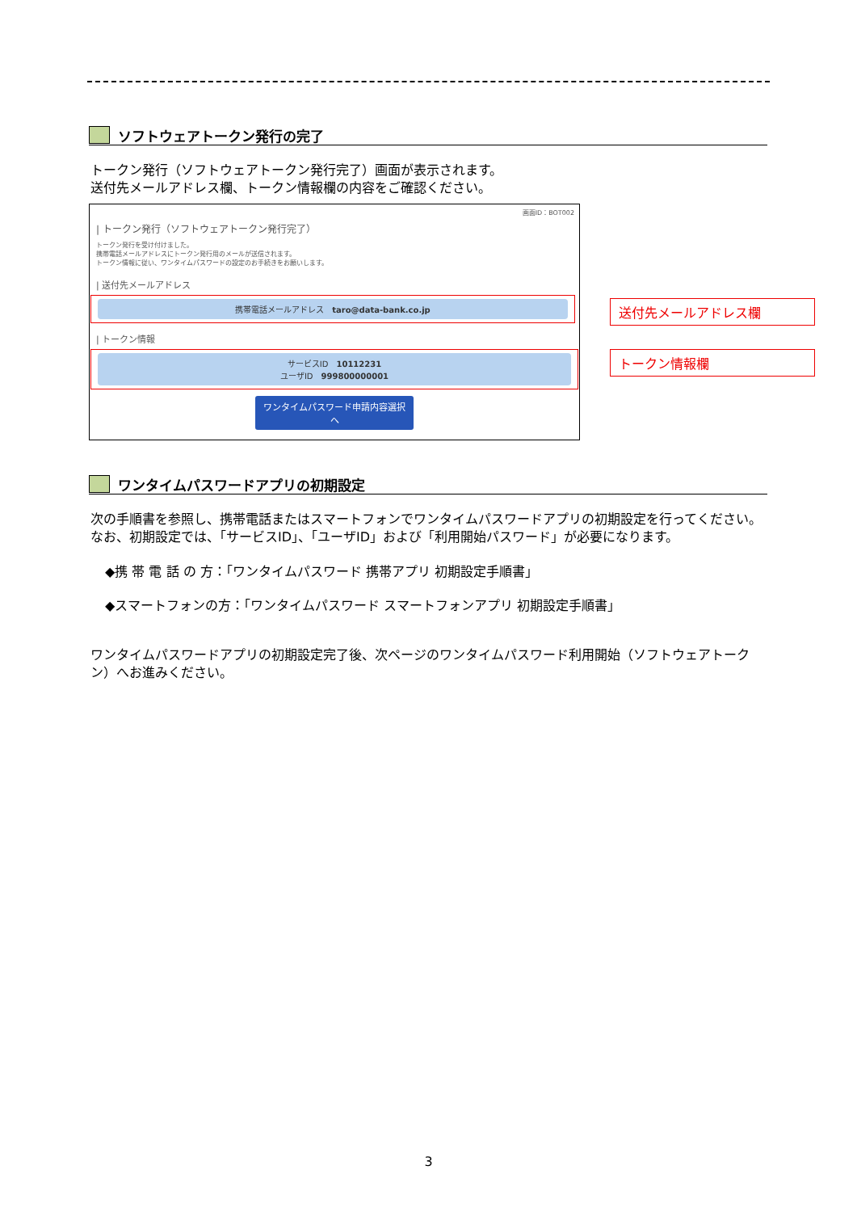ソフトウェアトークン発行の完了
トークン発行（ソフトウェアトークン発行完了）画面が表示されます。
送付先メールアドレス欄、トークン情報欄の内容をご確認ください。
画面ID：BOT002
| トークン発行（ソフトウェアトークン発行完了）
トークン発行を受け付けました。
携帯電話メールアドレスにトークン発行用のメールが送信されます。
トークン情報に従い、ワンタイムパスワードの設定のお手続きをお願いします。
| 送付先メールアドレス
携帯電話メールアドレス　taro@data-bank.co.jp
| トークン情報
サービスID　10112231
ユーザID　999800000001
ワンタイムパスワード申請内容選択へ
送付先メールアドレス欄
トークン情報欄
ワンタイムパスワードアプリの初期設定
次の手順書を参照し、携帯電話またはスマートフォンでワンタイムパスワードアプリの初期設定を行ってください。なお、初期設定では、「サービスID」、「ユーザID」および「利用開始パスワード」が必要になります。
◆携 帯 電 話 の 方：「ワンタイムパスワード 携帯アプリ 初期設定手順書」
◆スマートフォンの方：「ワンタイムパスワード スマートフォンアプリ 初期設定手順書」
ワンタイムパスワードアプリの初期設定完了後、次ページのワンタイムパスワード利用開始（ソフトウェアトークン）へお進みください。
3